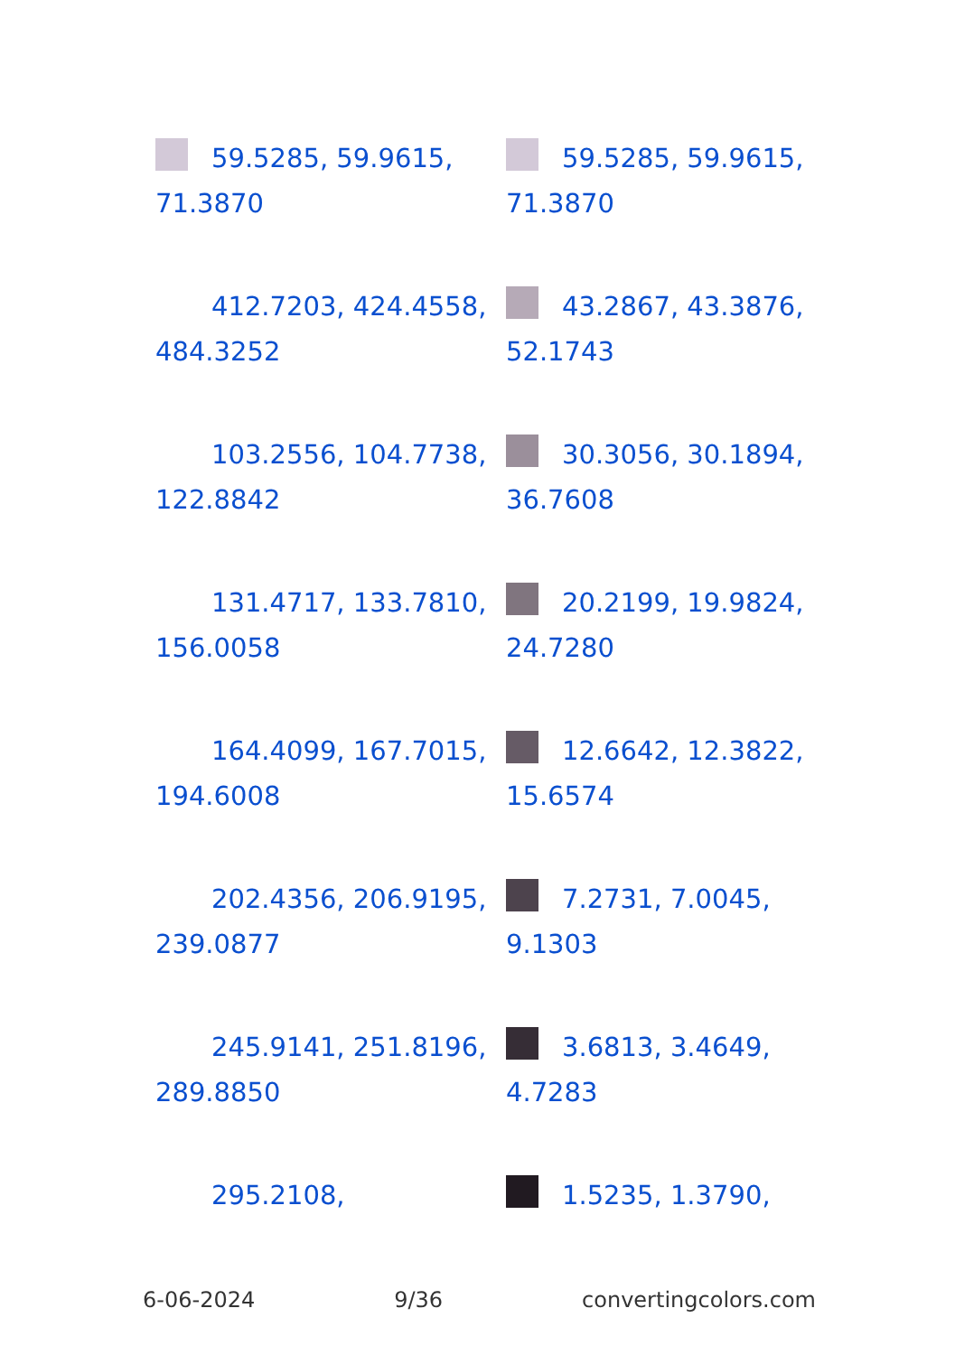59.5285, 59.9615, 71.3870
59.5285, 59.9615, 71.3870
412.7203, 424.4558, 484.3252
43.2867, 43.3876, 52.1743
103.2556, 104.7738, 122.8842
30.3056, 30.1894, 36.7608
131.4717, 133.7810, 156.0058
20.2199, 19.9824, 24.7280
164.4099, 167.7015, 194.6008
12.6642, 12.3822, 15.6574
202.4356, 206.9195, 239.0877
7.2731, 7.0045, 9.1303
245.9141, 251.8196, 289.8850
3.6813, 3.4649, 4.7283
295.2108,
1.5235, 1.3790,
6-06-2024 9/36 convertingcolors.com